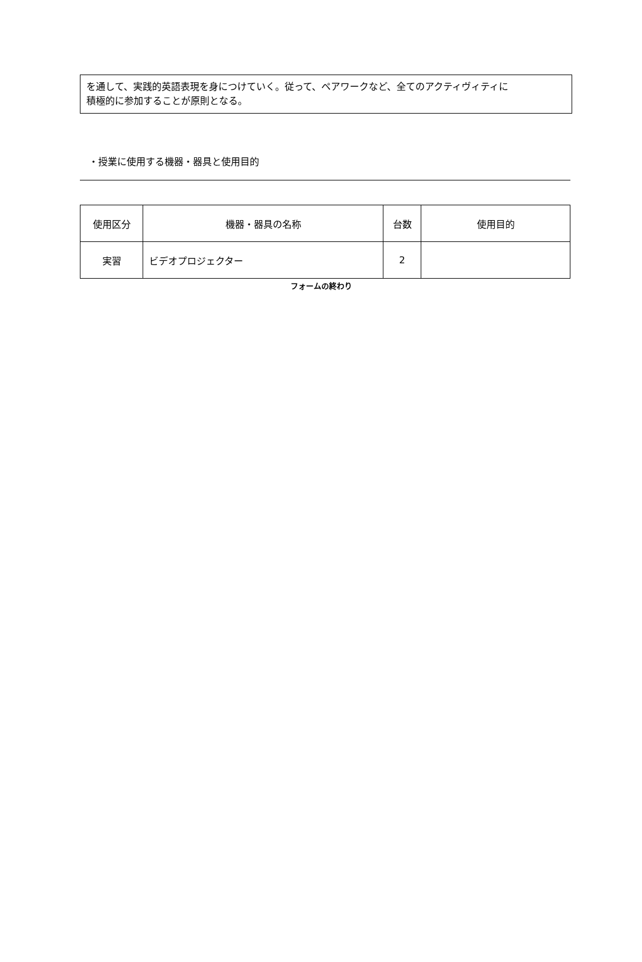を通して、実践的英語表現を身につけていく。従って、ペアワークなど、全てのアクティヴィティに
積極的に参加することが原則となる。
・授業に使用する機器・器具と使用目的
| 使用区分 | 機器・器具の名称 | 台数 | 使用目的 |
| --- | --- | --- | --- |
| 実習 | ビデオプロジェクター | 2 | |
フォームの終わり